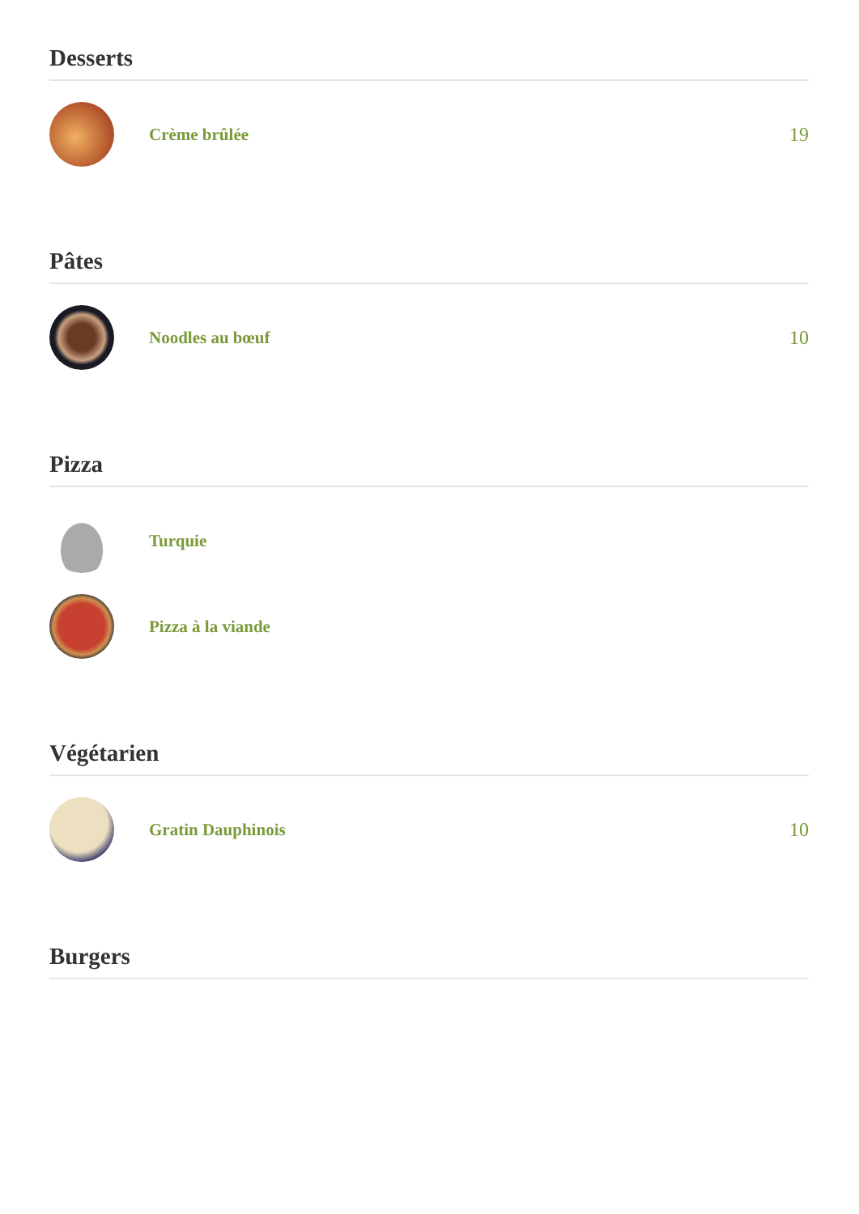Desserts
Crème brûlée 19
Pâtes
Noodles au bœuf 10
Pizza
Turquie
Pizza à la viande
Végétarien
Gratin Dauphinois 10
Burgers